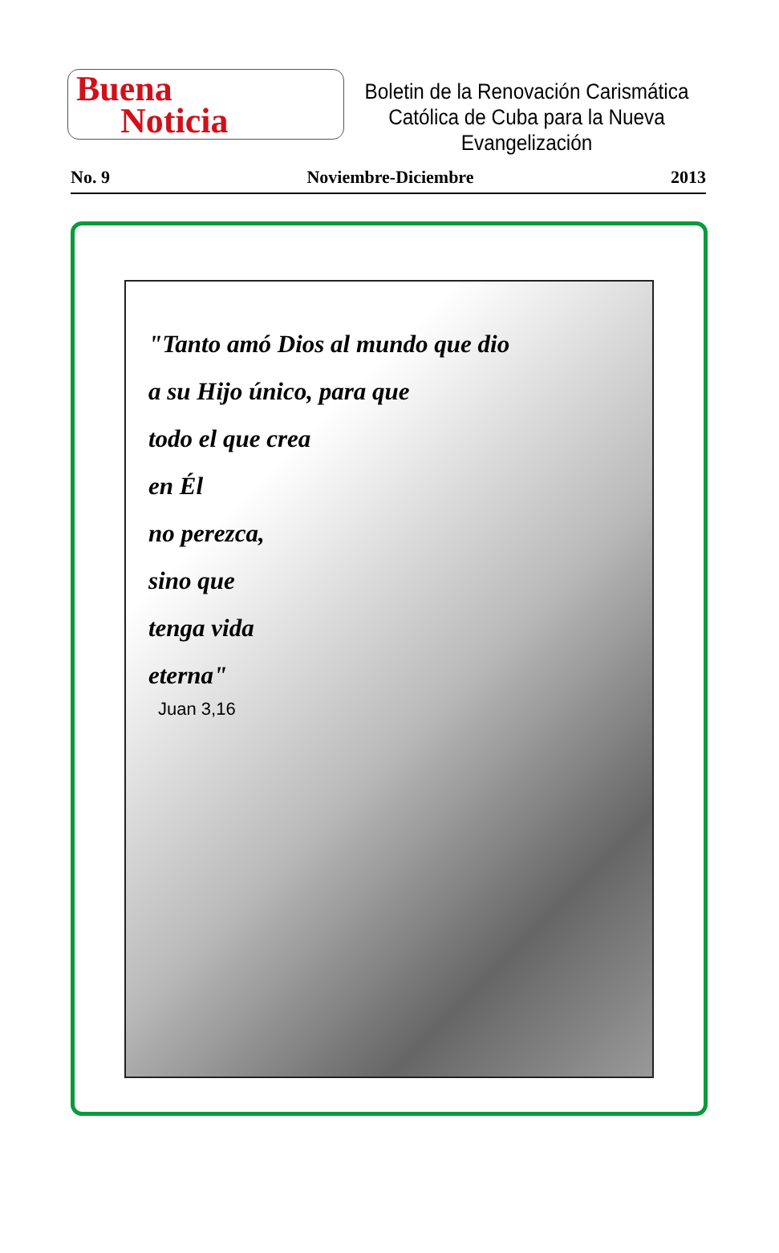Buena
Noticia
Boletin de la Renovación Carismática
Católica de Cuba para la Nueva
Evangelización
No. 9 Noviembre-Diciembre 2013
"Tanto amó Dios al mundo que dio
a su Hijo único, para que
todo el que crea
en Él
no perezca,
sino que
tenga vida
eterna"
Juan 3,16